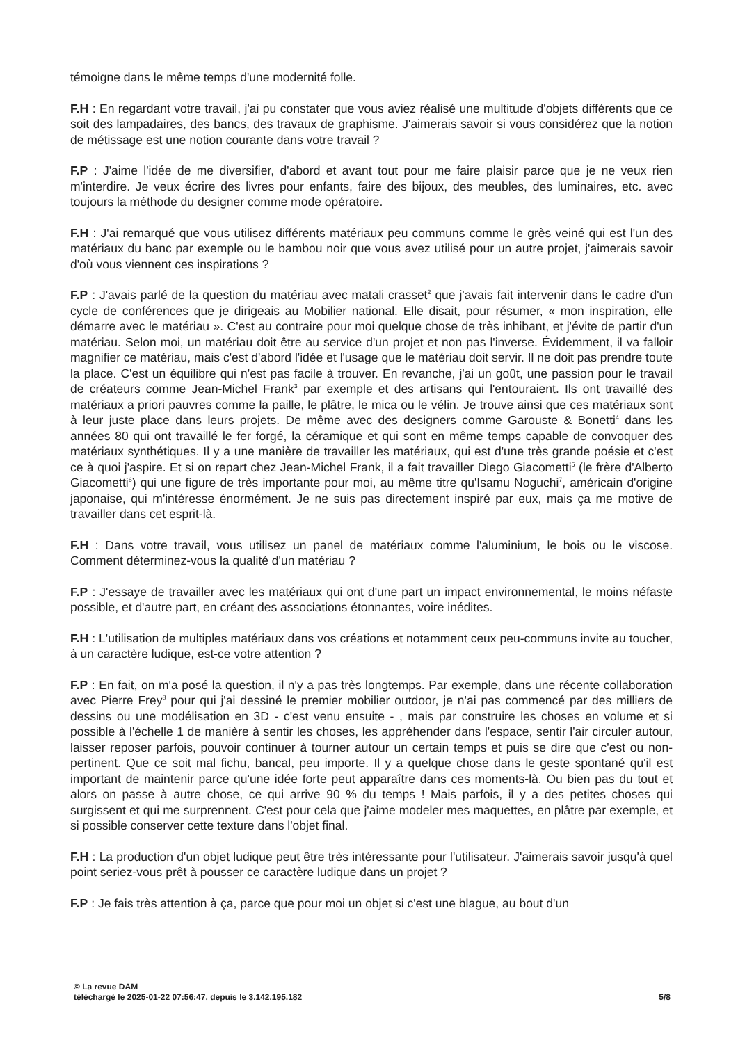témoigne dans le même temps d'une modernité folle.
F.H : En regardant votre travail, j'ai pu constater que vous aviez réalisé une multitude d'objets différents que ce soit des lampadaires, des bancs, des travaux de graphisme. J'aimerais savoir si vous considérez que la notion de métissage est une notion courante dans votre travail ?
F.P : J'aime l'idée de me diversifier, d'abord et avant tout pour me faire plaisir parce que je ne veux rien m'interdire. Je veux écrire des livres pour enfants, faire des bijoux, des meubles, des luminaires, etc. avec toujours la méthode du designer comme mode opératoire.
F.H : J'ai remarqué que vous utilisez différents matériaux peu communs comme le grès veiné qui est l'un des matériaux du banc par exemple ou le bambou noir que vous avez utilisé pour un autre projet, j'aimerais savoir d'où vous viennent ces inspirations ?
F.P : J'avais parlé de la question du matériau avec matali crasset<sup>2</sup> que j'avais fait intervenir dans le cadre d'un cycle de conférences que je dirigeais au Mobilier national. Elle disait, pour résumer, « mon inspiration, elle démarre avec le matériau ». C'est au contraire pour moi quelque chose de très inhibant, et j'évite de partir d'un matériau. Selon moi, un matériau doit être au service d'un projet et non pas l'inverse. Évidemment, il va falloir magnifier ce matériau, mais c'est d'abord l'idée et l'usage que le matériau doit servir. Il ne doit pas prendre toute la place. C'est un équilibre qui n'est pas facile à trouver. En revanche, j'ai un goût, une passion pour le travail de créateurs comme Jean-Michel Frank<sup>3</sup> par exemple et des artisans qui l'entouraient. Ils ont travaillé des matériaux a priori pauvres comme la paille, le plâtre, le mica ou le vélin. Je trouve ainsi que ces matériaux sont à leur juste place dans leurs projets. De même avec des designers comme Garouste & Bonetti<sup>4</sup> dans les années 80 qui ont travaillé le fer forgé, la céramique et qui sont en même temps capable de convoquer des matériaux synthétiques. Il y a une manière de travailler les matériaux, qui est d'une très grande poésie et c'est ce à quoi j'aspire. Et si on repart chez Jean-Michel Frank, il a fait travailler Diego Giacometti<sup>5</sup> (le frère d'Alberto Giacometti<sup>6</sup>) qui une figure de très importante pour moi, au même titre qu'Isamu Noguchi<sup>7</sup>, américain d'origine japonaise, qui m'intéresse énormément. Je ne suis pas directement inspiré par eux, mais ça me motive de travailler dans cet esprit-là.
F.H : Dans votre travail, vous utilisez un panel de matériaux comme l'aluminium, le bois ou le viscose. Comment déterminez-vous la qualité d'un matériau ?
F.P : J'essaye de travailler avec les matériaux qui ont d'une part un impact environnemental, le moins néfaste possible, et d'autre part, en créant des associations étonnantes, voire inédites.
F.H : L'utilisation de multiples matériaux dans vos créations et notamment ceux peu-communs invite au toucher, à un caractère ludique, est-ce votre attention ?
F.P : En fait, on m'a posé la question, il n'y a pas très longtemps. Par exemple, dans une récente collaboration avec Pierre Frey<sup>8</sup> pour qui j'ai dessiné le premier mobilier outdoor, je n'ai pas commencé par des milliers de dessins ou une modélisation en 3D - c'est venu ensuite - , mais par construire les choses en volume et si possible à l'échelle 1 de manière à sentir les choses, les appréhender dans l'espace, sentir l'air circuler autour, laisser reposer parfois, pouvoir continuer à tourner autour un certain temps et puis se dire que c'est ou non-pertinent. Que ce soit mal fichu, bancal, peu importe. Il y a quelque chose dans le geste spontané qu'il est important de maintenir parce qu'une idée forte peut apparaître dans ces moments-là. Ou bien pas du tout et alors on passe à autre chose, ce qui arrive 90 % du temps ! Mais parfois, il y a des petites choses qui surgissent et qui me surprennent. C'est pour cela que j'aime modeler mes maquettes, en plâtre par exemple, et si possible conserver cette texture dans l'objet final.
F.H : La production d'un objet ludique peut être très intéressante pour l'utilisateur. J'aimerais savoir jusqu'à quel point seriez-vous prêt à pousser ce caractère ludique dans un projet ?
F.P : Je fais très attention à ça, parce que pour moi un objet si c'est une blague, au bout d'un
© La revue DAM
téléchargé le 2025-01-22 07:56:47, depuis le 3.142.195.182 5/8